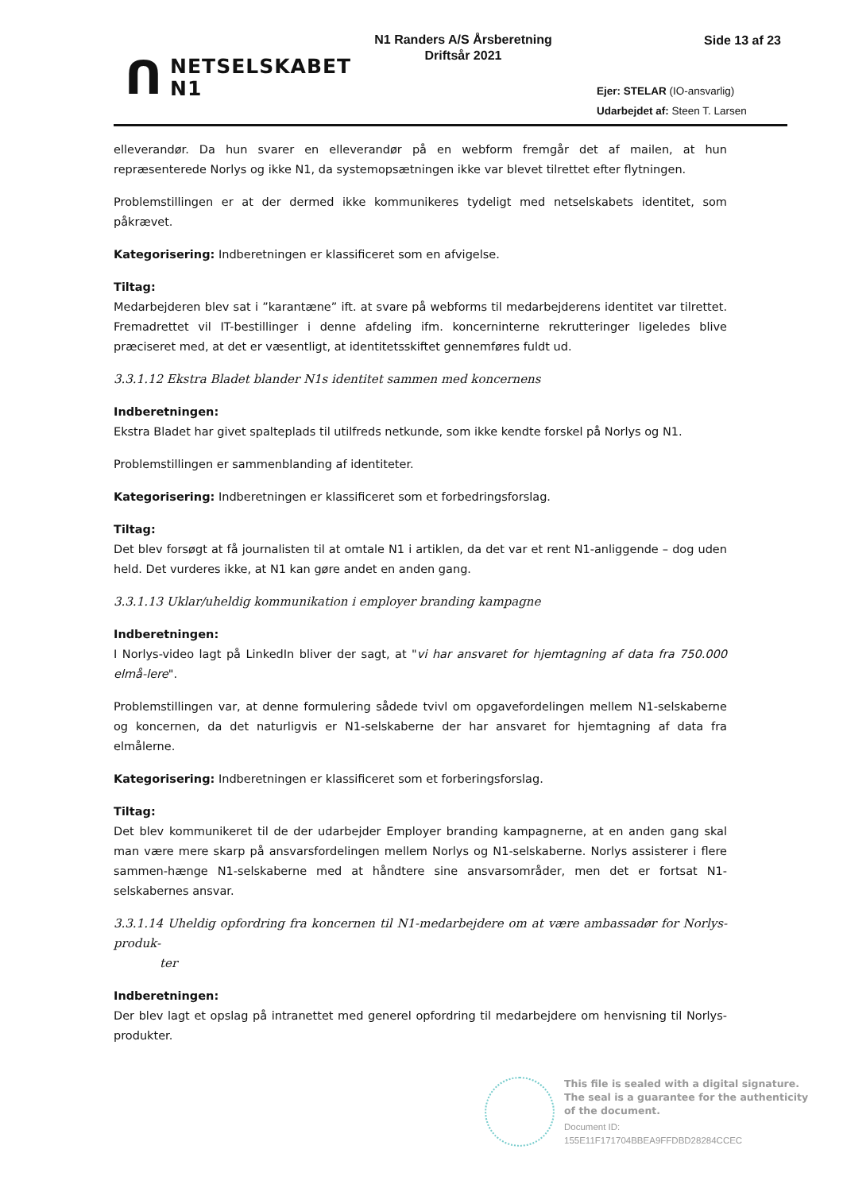ᑎ
NETSELSKABET
N1
N1 Randers A/S Årsberetning
Driftsår 2021
Side 13 af 23
Ejer: STELAR (IO-ansvarlig)
Udarbejdet af: Steen T. Larsen
elleverandør. Da hun svarer en elleverandør på en webform fremgår det af mailen, at hun repræsenterede Norlys og ikke N1, da systemopsætningen ikke var blevet tilrettet efter flytningen.
Problemstillingen er at der dermed ikke kommunikeres tydeligt med netselskabets identitet, som påkrævet.
Kategorisering: Indberetningen er klassificeret som en afvigelse.
Tiltag:
Medarbejderen blev sat i ”karantæne” ift. at svare på webforms til medarbejderens identitet var tilrettet. Fremadrettet vil IT-bestillinger i denne afdeling ifm. koncerninterne rekrutteringer ligeledes blive præciseret med, at det er væsentligt, at identitetsskiftet gennemføres fuldt ud.
3.3.1.12 Ekstra Bladet blander N1s identitet sammen med koncernens
Indberetningen:
Ekstra Bladet har givet spalteplads til utilfreds netkunde, som ikke kendte forskel på Norlys og N1.
Problemstillingen er sammenblanding af identiteter.
Kategorisering: Indberetningen er klassificeret som et forbedringsforslag.
Tiltag:
Det blev forsøgt at få journalisten til at omtale N1 i artiklen, da det var et rent N1-anliggende – dog uden held. Det vurderes ikke, at N1 kan gøre andet en anden gang.
3.3.1.13 Uklar/uheldig kommunikation i employer branding kampagne
Indberetningen:
I Norlys-video lagt på LinkedIn bliver der sagt, at "vi har ansvaret for hjemtagning af data fra 750.000 elmå-lere".
Problemstillingen var, at denne formulering sådede tvivl om opgavefordelingen mellem N1-selskaberne og koncernen, da det naturligvis er N1-selskaberne der har ansvaret for hjemtagning af data fra elmålerne.
Kategorisering: Indberetningen er klassificeret som et forberingsforslag.
Tiltag:
Det blev kommunikeret til de der udarbejder Employer branding kampagnerne, at en anden gang skal man være mere skarp på ansvarsfordelingen mellem Norlys og N1-selskaberne. Norlys assisterer i flere sammen-hænge N1-selskaberne med at håndtere sine ansvarsområder, men det er fortsat N1-selskabernes ansvar.
3.3.1.14 Uheldig opfordring fra koncernen til N1-medarbejdere om at være ambassadør for Norlys-produk-
ter
Indberetningen:
Der blev lagt et opslag på intranettet med generel opfordring til medarbejdere om henvisning til Norlys-produkter.
This file is sealed with a digital signature.
The seal is a guarantee for the authenticity
of the document.
Document ID:
155E11F171704BBEA9FFDBD28284CCEC